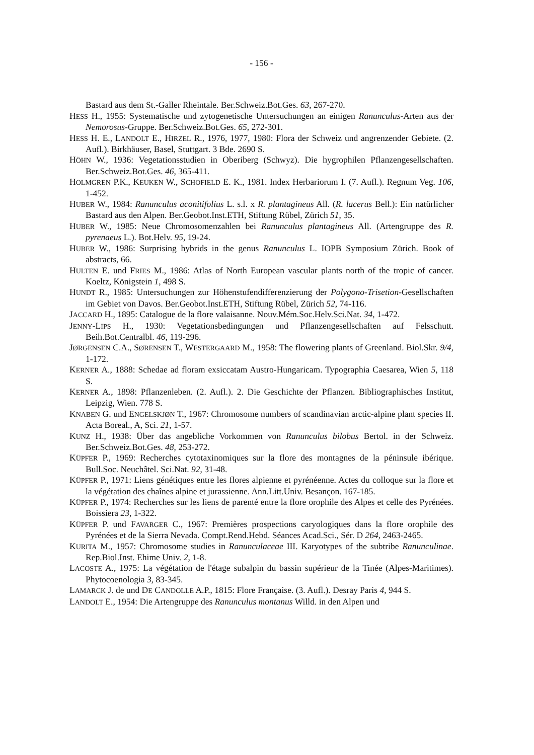- 156 -
Bastard aus dem St.-Galler Rheintale. Ber.Schweiz.Bot.Ges. 63, 267-270.
HESS H., 1955: Systematische und zytogenetische Untersuchungen an einigen Ranunculus-Arten aus der Nemorosus-Gruppe. Ber.Schweiz.Bot.Ges. 65, 272-301.
HESS H. E., LANDOLT E., HIRZEL R., 1976, 1977, 1980: Flora der Schweiz und angrenzender Gebiete. (2. Aufl.). Birkhäuser, Basel, Stuttgart. 3 Bde. 2690 S.
HÖHN W., 1936: Vegetationsstudien in Oberiberg (Schwyz). Die hygrophilen Pflanzengesellschaften. Ber.Schweiz.Bot.Ges. 46, 365-411.
HOLMGREN P.K., KEUKEN W., SCHOFIELD E. K., 1981. Index Herbariorum I. (7. Aufl.). Regnum Veg. 106, 1-452.
HUBER W., 1984: Ranunculus aconitifolius L. s.l. x R. plantagineus All. (R. lacerus Bell.): Ein natürlicher Bastard aus den Alpen. Ber.Geobot.Inst.ETH, Stiftung Rübel, Zürich 51, 35.
HUBER W., 1985: Neue Chromosomenzahlen bei Ranunculus plantagineus All. (Artengruppe des R. pyrenaeus L.). Bot.Helv. 95, 19-24.
HUBER W., 1986: Surprising hybrids in the genus Ranunculus L. IOPB Symposium Zürich. Book of abstracts, 66.
HULTEN E. und FRIES M., 1986: Atlas of North European vascular plants north of the tropic of cancer. Koeltz, Königstein 1, 498 S.
HUNDT R., 1985: Untersuchungen zur Höhenstufendifferenzierung der Polygono-Trisetion-Gesellschaften im Gebiet von Davos. Ber.Geobot.Inst.ETH, Stiftung Rübel, Zürich 52, 74-116.
JACCARD H., 1895: Catalogue de la flore valaisanne. Nouv.Mém.Soc.Helv.Sci.Nat. 34, 1-472.
JENNY-LIPS H., 1930: Vegetationsbedingungen und Pflanzengesellschaften auf Felsschutt. Beih.Bot.Centralbl. 46, 119-296.
JØRGENSEN C.A., SØRENSEN T., WESTERGAARD M., 1958: The flowering plants of Greenland. Biol.Skr. 9/4, 1-172.
KERNER A., 1888: Schedae ad floram exsiccatam Austro-Hungaricam. Typographia Caesarea, Wien 5, 118 S.
KERNER A., 1898: Pflanzenleben. (2. Aufl.). 2. Die Geschichte der Pflanzen. Bibliographisches Institut, Leipzig, Wien. 778 S.
KNABEN G. und ENGELSKJØN T., 1967: Chromosome numbers of scandinavian arctic-alpine plant species II. Acta Boreal., A, Sci. 21, 1-57.
KUNZ H., 1938: Über das angebliche Vorkommen von Ranunculus bilobus Bertol. in der Schweiz. Ber.Schweiz.Bot.Ges. 48, 253-272.
KÜPFER P., 1969: Recherches cytotaxinomiques sur la flore des montagnes de la péninsule ibérique. Bull.Soc. Neuchâtel. Sci.Nat. 92, 31-48.
KÜPFER P., 1971: Liens génétiques entre les flores alpienne et pyrénéenne. Actes du colloque sur la flore et la végétation des chaînes alpine et jurassienne. Ann.Litt.Univ. Besançon. 167-185.
KÜPFER P., 1974: Recherches sur les liens de parenté entre la flore orophile des Alpes et celle des Pyrénées. Boissiera 23, 1-322.
KÜPFER P. und FAVARGER C., 1967: Premières prospections caryologiques dans la flore orophile des Pyrénées et de la Sierra Nevada. Compt.Rend.Hebd. Séances Acad.Sci., Sér. D 264, 2463-2465.
KURITA M., 1957: Chromosome studies in Ranunculaceae III. Karyotypes of the subtribe Ranunculinae. Rep.Biol.Inst. Ehime Univ. 2, 1-8.
LACOSTE A., 1975: La végétation de l'étage subalpin du bassin supérieur de la Tinée (Alpes-Maritimes). Phytocoenologia 3, 83-345.
LAMARCK J. de und DE CANDOLLE A.P., 1815: Flore Française. (3. Aufl.). Desray Paris 4, 944 S.
LANDOLT E., 1954: Die Artengruppe des Ranunculus montanus Willd. in den Alpen und